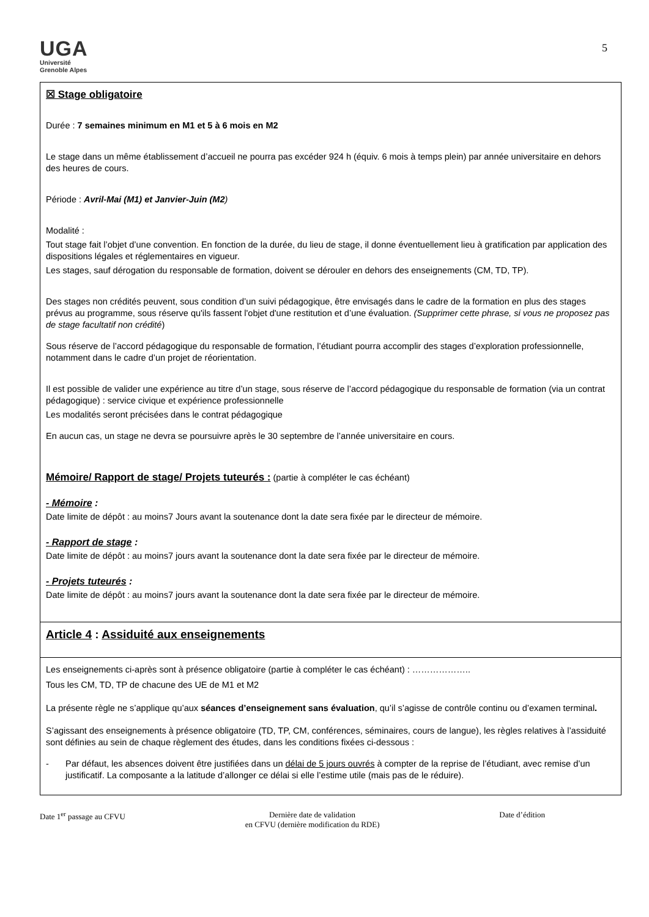UGA
Université
Grenoble Alpes
5
☒ Stage obligatoire
Durée : 7 semaines minimum en M1 et 5 à 6 mois en M2
Le stage dans un même établissement d’accueil ne pourra pas excéder 924 h (équiv. 6 mois à temps plein) par année universitaire en dehors des heures de cours.
Période : Avril-Mai (M1) et Janvier-Juin (M2)
Modalité :
Tout stage fait l’objet d’une convention. En fonction de la durée, du lieu de stage, il donne éventuellement lieu à gratification par application des dispositions légales et réglementaires en vigueur.
Les stages, sauf dérogation du responsable de formation, doivent se dérouler en dehors des enseignements (CM, TD, TP).
Des stages non crédités peuvent, sous condition d’un suivi pédagogique, être envisagés dans le cadre de la formation en plus des stages prévus au programme, sous réserve qu'ils fassent l'objet d'une restitution et d’une évaluation. (Supprimer cette phrase, si vous ne proposez pas de stage facultatif non crédité)
Sous réserve de l’accord pédagogique du responsable de formation, l’étudiant pourra accomplir des stages d’exploration professionnelle, notamment dans le cadre d’un projet de réorientation.
Il est possible de valider une expérience au titre d’un stage, sous réserve de l’accord pédagogique du responsable de formation (via un contrat pédagogique) : service civique et expérience professionnelle
Les modalités seront précisées dans le contrat pédagogique
En aucun cas, un stage ne devra se poursuivre après le 30 septembre de l’année universitaire en cours.
Mémoire/ Rapport de stage/ Projets tuteurés : (partie à compléter le cas échéant)
- Mémoire :
Date limite de dépôt : au moins7 Jours avant la soutenance dont la date sera fixée par le directeur de mémoire.
- Rapport de stage :
Date limite de dépôt : au moins7 jours avant la soutenance dont la date sera fixée par le directeur de mémoire.
- Projets tuteurés :
Date limite de dépôt : au moins7 jours avant la soutenance dont la date sera fixée par le directeur de mémoire.
Article 4 : Assiduité aux enseignements
Les enseignements ci-après sont à présence obligatoire (partie à compléter le cas échéant) : ………………..
Tous les CM, TD, TP de chacune des UE de M1 et M2
La présente règle ne s’applique qu’aux séances d’enseignement sans évaluation, qu’il s’agisse de contrôle continu ou d’examen terminal.
S’agissant des enseignements à présence obligatoire (TD, TP, CM, conférences, séminaires, cours de langue), les règles relatives à l’assiduité sont définies au sein de chaque règlement des études, dans les conditions fixées ci-dessous :
- Par défaut, les absences doivent être justifiées dans un délai de 5 jours ouvrés à compter de la reprise de l’étudiant, avec remise d’un justificatif. La composante a la latitude d’allonger ce délai si elle l’estime utile (mais pas de le réduire).
Date 1<sup>er</sup> passage au CFVU Dernière date de validation
en CFVU (dernière modification du RDE) Date d’édition